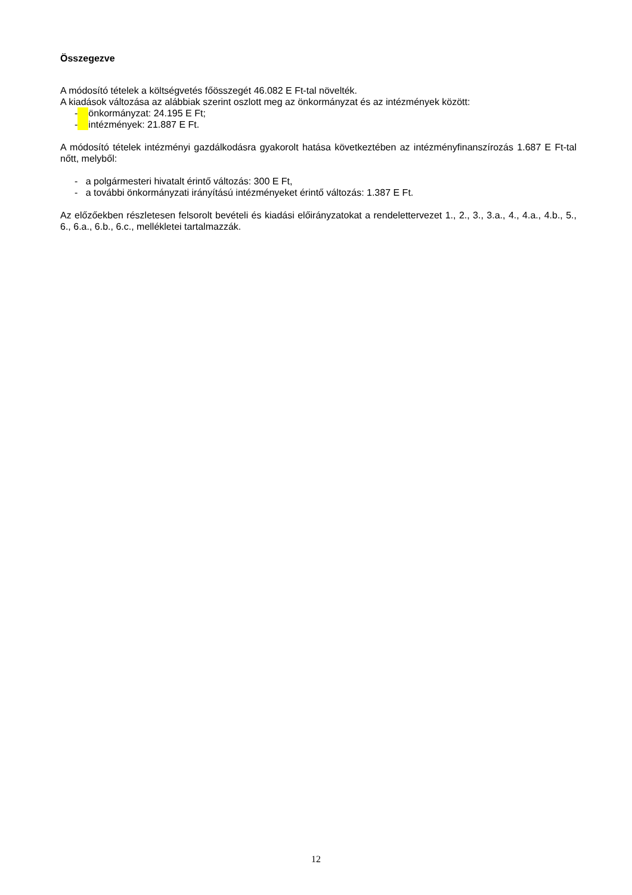Összegezve
A módosító tételek a költségvetés főösszegét 46.082 E Ft-tal növelték.
A kiadások változása az alábbiak szerint oszlott meg az önkormányzat és az intézmények között:
- önkormányzat: 24.195 E Ft;
- intézmények: 21.887 E Ft.
A módosító tételek intézményi gazdálkodásra gyakorolt hatása következtében az intézményfinanszírozás 1.687 E Ft-tal nőtt, melyből:
- a polgármesteri hivatalt érintő változás: 300 E Ft,
- a további önkormányzati irányítású intézményeket érintő változás: 1.387 E Ft.
Az előzőekben részletesen felsorolt bevételi és kiadási előirányzatokat a rendelettervezet 1., 2., 3., 3.a., 4., 4.a., 4.b., 5., 6., 6.a., 6.b., 6.c., mellékletei tartalmazzák.
12